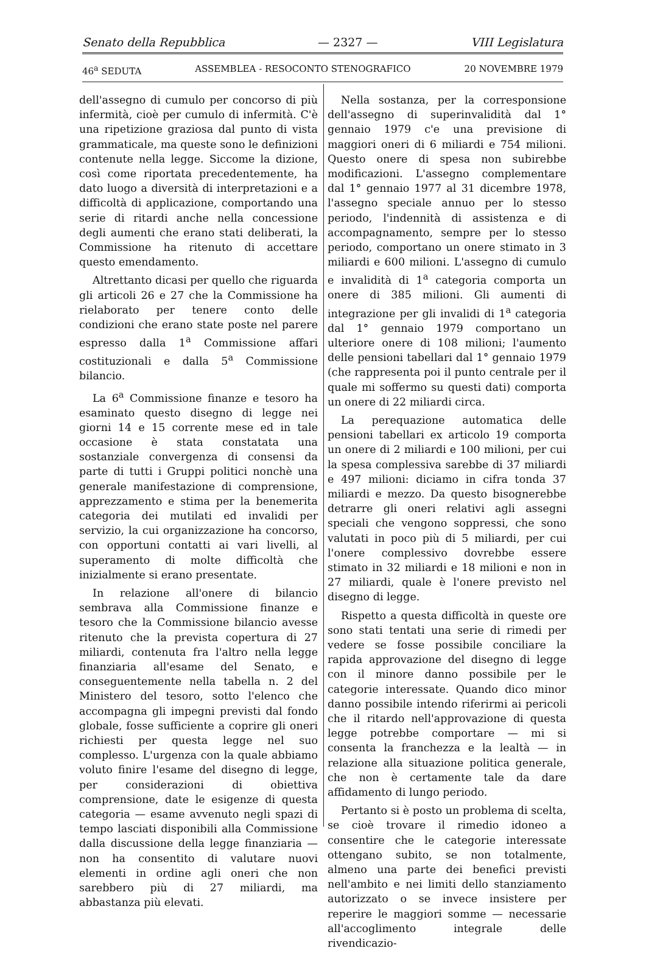Senato della Repubblica — 2327 — VIII Legislatura
46<sup>a</sup> SEDUTA ASSEMBLEA - RESOCONTO STENOGRAFICO 20 NOVEMBRE 1979
dell'assegno di cumulo per concorso di più infermità, cioè per cumulo di infermità. C'è una ripetizione graziosa dal punto di vista grammaticale, ma queste sono le definizioni contenute nella legge. Siccome la dizione, così come riportata precedentemente, ha dato luogo a diversità di interpretazioni e a difficoltà di applicazione, comportando una serie di ritardi anche nella concessione degli aumenti che erano stati deliberati, la Commissione ha ritenuto di accettare questo emendamento.
Altrettanto dicasi per quello che riguarda gli articoli 26 e 27 che la Commissione ha rielaborato per tenere conto delle condizioni che erano state poste nel parere espresso dalla 1<sup>a</sup> Commissione affari costituzionali e dalla 5<sup>a</sup> Commissione bilancio.
La 6<sup>a</sup> Commissione finanze e tesoro ha esaminato questo disegno di legge nei giorni 14 e 15 corrente mese ed in tale occasione è stata constatata una sostanziale convergenza di consensi da parte di tutti i Gruppi politici nonchè una generale manifestazione di comprensione, apprezzamento e stima per la benemerita categoria dei mutilati ed invalidi per servizio, la cui organizzazione ha concorso, con opportuni contatti ai vari livelli, al superamento di molte difficoltà che inizialmente si erano presentate.
In relazione all'onere di bilancio sembrava alla Commissione finanze e tesoro che la Commissione bilancio avesse ritenuto che la prevista copertura di 27 miliardi, contenuta fra l'altro nella legge finanziaria all'esame del Senato, e conseguentemente nella tabella n. 2 del Ministero del tesoro, sotto l'elenco che accompagna gli impegni previsti dal fondo globale, fosse sufficiente a coprire gli oneri richiesti per questa legge nel suo complesso. L'urgenza con la quale abbiamo voluto finire l'esame del disegno di legge, per considerazioni di obiettiva comprensione, date le esigenze di questa categoria — esame avvenuto negli spazi di tempo lasciati disponibili alla Commissione dalla discussione della legge finanziaria — non ha consentito di valutare nuovi elementi in ordine agli oneri che non sarebbero più di 27 miliardi, ma abbastanza più elevati.
Nella sostanza, per la corresponsione dell'assegno di superinvalidità dal 1° gennaio 1979 c'e una previsione di maggiori oneri di 6 miliardi e 754 milioni. Questo onere di spesa non subirebbe modificazioni. L'assegno complementare dal 1° gennaio 1977 al 31 dicembre 1978, l'assegno speciale annuo per lo stesso periodo, l'indennità di assistenza e di accompagnamento, sempre per lo stesso periodo, comportano un onere stimato in 3 miliardi e 600 milioni. L'assegno di cumulo e invalidità di 1<sup>a</sup> categoria comporta un onere di 385 milioni. Gli aumenti di integrazione per gli invalidi di 1<sup>a</sup> categoria dal 1° gennaio 1979 comportano un ulteriore onere di 108 milioni; l'aumento delle pensioni tabellari dal 1° gennaio 1979 (che rappresenta poi il punto centrale per il quale mi soffermo su questi dati) comporta un onere di 22 miliardi circa.
La perequazione automatica delle pensioni tabellari ex articolo 19 comporta un onere di 2 miliardi e 100 milioni, per cui la spesa complessiva sarebbe di 37 miliardi e 497 milioni: diciamo in cifra tonda 37 miliardi e mezzo. Da questo bisognerebbe detrarre gli oneri relativi agli assegni speciali che vengono soppressi, che sono valutati in poco più di 5 miliardi, per cui l'onere complessivo dovrebbe essere stimato in 32 miliardi e 18 milioni e non in 27 miliardi, quale è l'onere previsto nel disegno di legge.
Rispetto a questa difficoltà in queste ore sono stati tentati una serie di rimedi per vedere se fosse possibile conciliare la rapida approvazione del disegno di legge con il minore danno possibile per le categorie interessate. Quando dico minor danno possibile intendo riferirmi ai pericoli che il ritardo nell'approvazione di questa legge potrebbe comportare — mi si consenta la franchezza e la lealtà — in relazione alla situazione politica generale, che non è certamente tale da dare affidamento di lungo periodo.
Pertanto si è posto un problema di scelta, se cioè trovare il rimedio idoneo a consentire che le categorie interessate ottengano subito, se non totalmente, almeno una parte dei benefici previsti nell'ambito e nei limiti dello stanziamento autorizzato o se invece insistere per reperire le maggiori somme — necessarie all'accoglimento integrale delle rivendicazio-